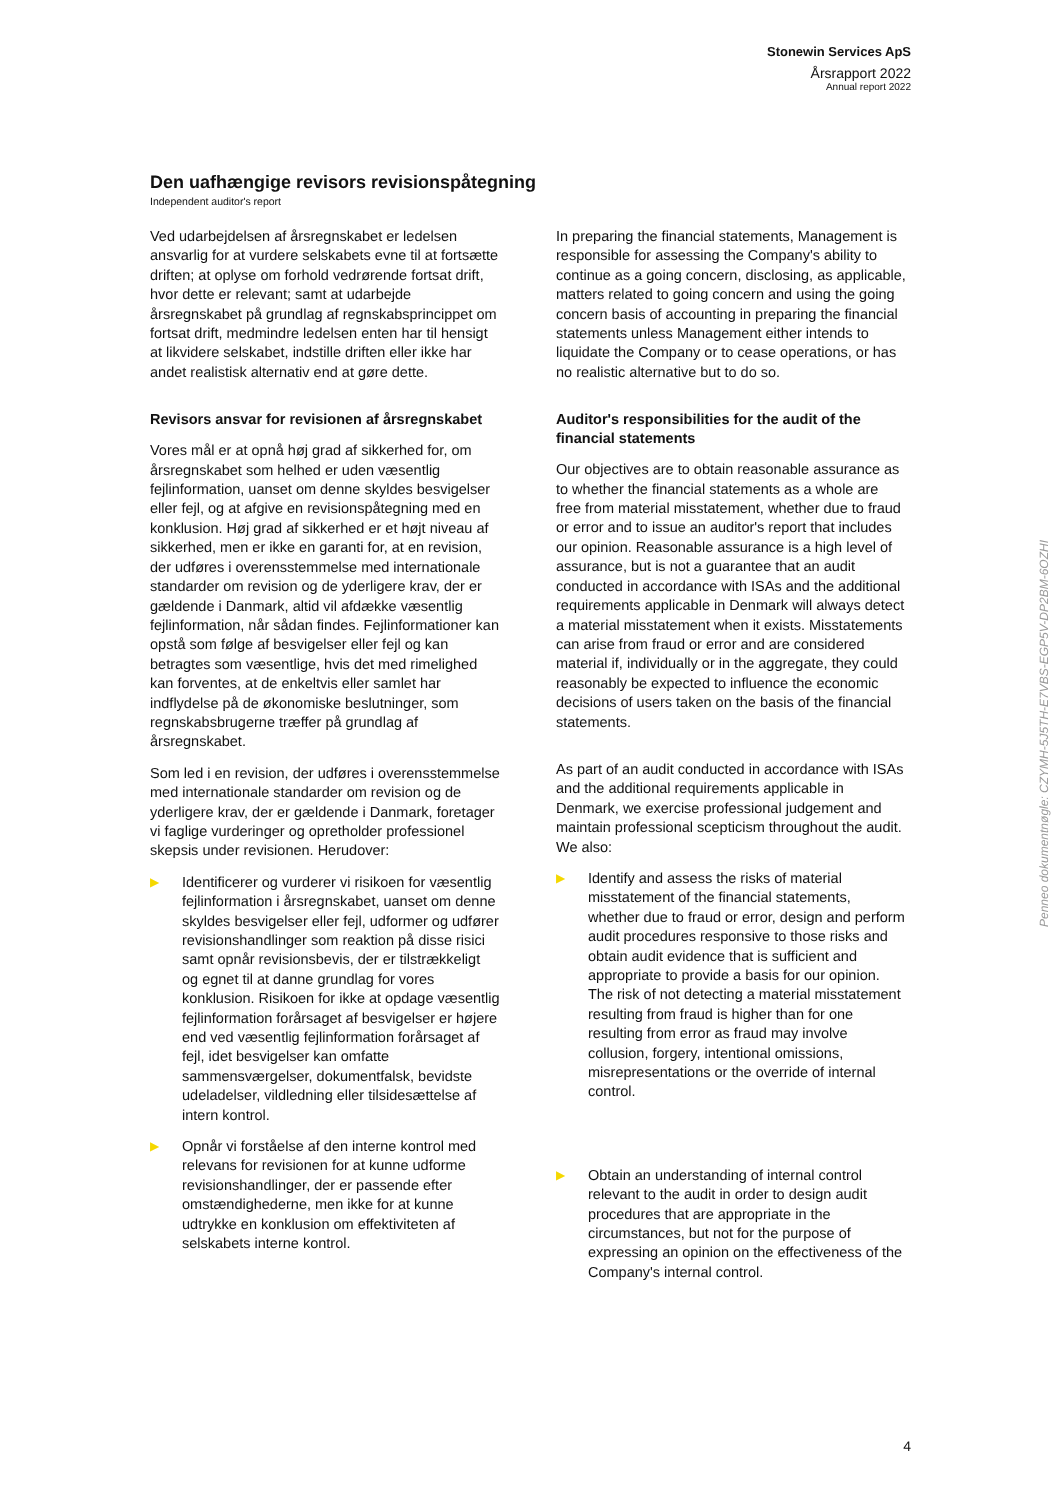Stonewin Services ApS
Årsrapport 2022
Annual report 2022
Den uafhængige revisors revisionspåtegning
Independent auditor's report
Ved udarbejdelsen af årsregnskabet er ledelsen ansvarlig for at vurdere selskabets evne til at fortsætte driften; at oplyse om forhold vedrørende fortsat drift, hvor dette er relevant; samt at udarbejde årsregnskabet på grundlag af regnskabsprincippet om fortsat drift, medmindre ledelsen enten har til hensigt at likvidere selskabet, indstille driften eller ikke har andet realistisk alternativ end at gøre dette.
Revisors ansvar for revisionen af årsregnskabet
Vores mål er at opnå høj grad af sikkerhed for, om årsregnskabet som helhed er uden væsentlig fejlinformation, uanset om denne skyldes besvigelser eller fejl, og at afgive en revisionspåtegning med en konklusion. Høj grad af sikkerhed er et højt niveau af sikkerhed, men er ikke en garanti for, at en revision, der udføres i overensstemmelse med internationale standarder om revision og de yderligere krav, der er gældende i Danmark, altid vil afdække væsentlig fejlinformation, når sådan findes. Fejlinformationer kan opstå som følge af besvigelser eller fejl og kan betragtes som væsentlige, hvis det med rimelighed kan forventes, at de enkeltvis eller samlet har indflydelse på de økonomiske beslutninger, som regnskabsbrugerne træffer på grundlag af årsregnskabet.
Som led i en revision, der udføres i overensstemmelse med internationale standarder om revision og de yderligere krav, der er gældende i Danmark, foretager vi faglige vurderinger og opretholder professionel skepsis under revisionen. Herudover:
▶
Identificerer og vurderer vi risikoen for væsentlig fejlinformation i årsregnskabet, uanset om denne skyldes besvigelser eller fejl, udformer og udfører revisionshandlinger som reaktion på disse risici samt opnår revisionsbevis, der er tilstrækkeligt og egnet til at danne grundlag for vores konklusion. Risikoen for ikke at opdage væsentlig fejlinformation forårsaget af besvigelser er højere end ved væsentlig fejlinformation forårsaget af fejl, idet besvigelser kan omfatte sammensværgelser, dokumentfalsk, bevidste udeladelser, vildledning eller tilsidesættelse af intern kontrol.
▶
Opnår vi forståelse af den interne kontrol med relevans for revisionen for at kunne udforme revisionshandlinger, der er passende efter omstændighederne, men ikke for at kunne udtrykke en konklusion om effektiviteten af selskabets interne kontrol.
In preparing the financial statements, Management is responsible for assessing the Company's ability to continue as a going concern, disclosing, as applicable, matters related to going concern and using the going concern basis of accounting in preparing the financial statements unless Management either intends to liquidate the Company or to cease operations, or has no realistic alternative but to do so.
Auditor's responsibilities for the audit of the financial statements
Our objectives are to obtain reasonable assurance as to whether the financial statements as a whole are free from material misstatement, whether due to fraud or error and to issue an auditor's report that includes our opinion. Reasonable assurance is a high level of assurance, but is not a guarantee that an audit conducted in accordance with ISAs and the additional requirements applicable in Denmark will always detect a material misstatement when it exists. Misstatements can arise from fraud or error and are considered material if, individually or in the aggregate, they could reasonably be expected to influence the economic decisions of users taken on the basis of the financial statements.
As part of an audit conducted in accordance with ISAs and the additional requirements applicable in Denmark, we exercise professional judgement and maintain professional scepticism throughout the audit. We also:
▶
Identify and assess the risks of material misstatement of the financial statements, whether due to fraud or error, design and perform audit procedures responsive to those risks and obtain audit evidence that is sufficient and appropriate to provide a basis for our opinion. The risk of not detecting a material misstatement resulting from fraud is higher than for one resulting from error as fraud may involve collusion, forgery, intentional omissions, misrepresentations or the override of internal control.
▶
Obtain an understanding of internal control relevant to the audit in order to design audit procedures that are appropriate in the circumstances, but not for the purpose of expressing an opinion on the effectiveness of the Company's internal control.
Penneo dokumentnøgle: CZYMH-5J5TH-E7VBS-EGP5V-DP2BM-6OZHI
4